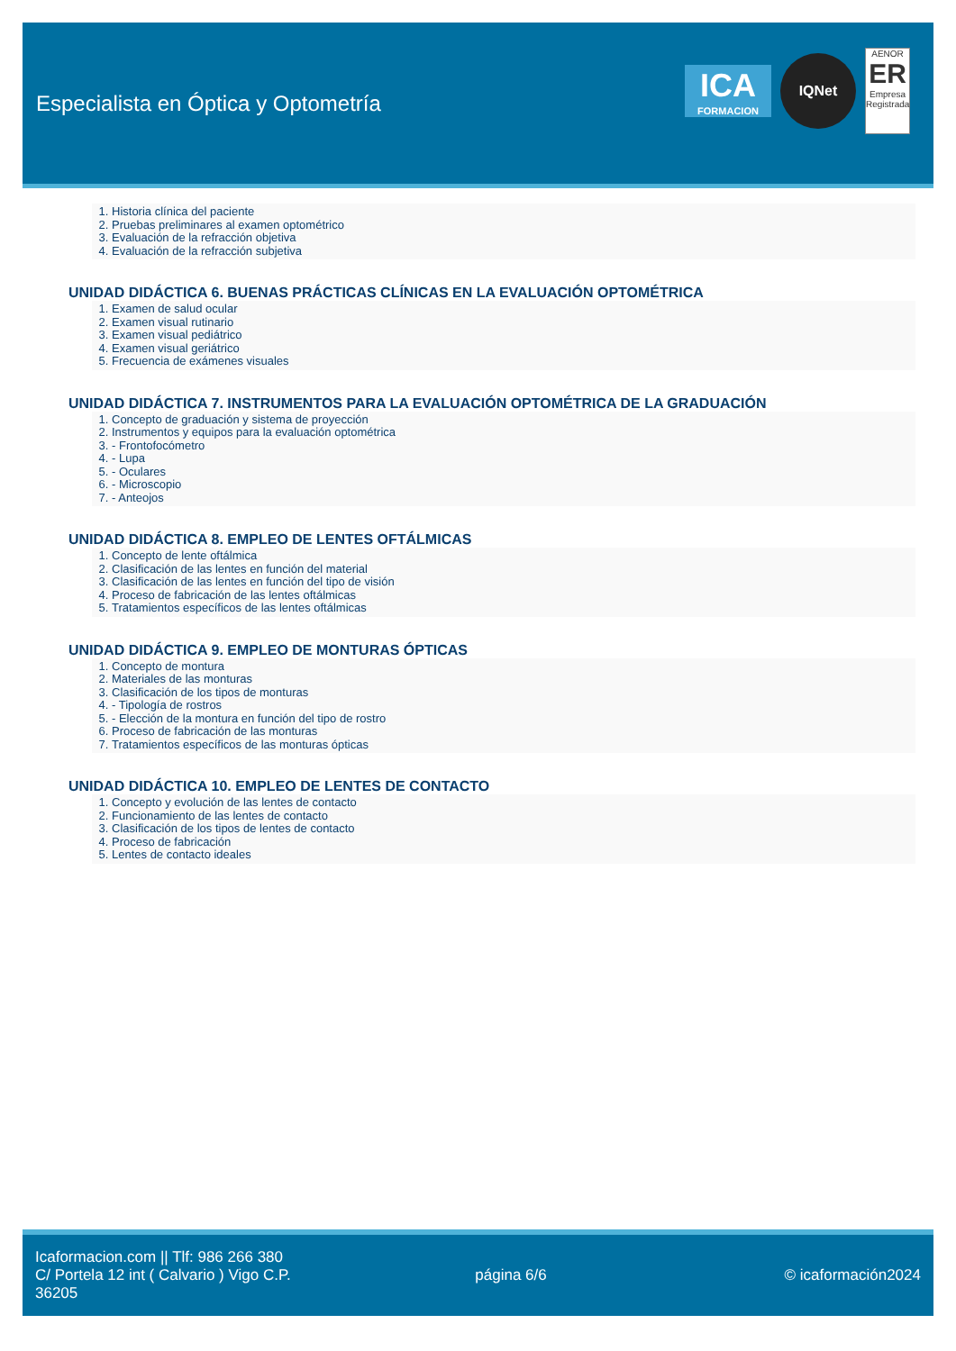Especialista en Óptica y Optometría
ICA
FORMACION
IQNet
AENOR
ER
Empresa Registrada
1. Historia clínica del paciente
2. Pruebas preliminares al examen optométrico
3. Evaluación de la refracción objetiva
4. Evaluación de la refracción subjetiva
UNIDAD DIDÁCTICA 6. BUENAS PRÁCTICAS CLÍNICAS EN LA EVALUACIÓN OPTOMÉTRICA
1. Examen de salud ocular
2. Examen visual rutinario
3. Examen visual pediátrico
4. Examen visual geriátrico
5. Frecuencia de exámenes visuales
UNIDAD DIDÁCTICA 7. INSTRUMENTOS PARA LA EVALUACIÓN OPTOMÉTRICA DE LA GRADUACIÓN
1. Concepto de graduación y sistema de proyección
2. Instrumentos y equipos para la evaluación optométrica
3. - Frontofocómetro
4. - Lupa
5. - Oculares
6. - Microscopio
7. - Anteojos
UNIDAD DIDÁCTICA 8. EMPLEO DE LENTES OFTÁLMICAS
1. Concepto de lente oftálmica
2. Clasificación de las lentes en función del material
3. Clasificación de las lentes en función del tipo de visión
4. Proceso de fabricación de las lentes oftálmicas
5. Tratamientos específicos de las lentes oftálmicas
UNIDAD DIDÁCTICA 9. EMPLEO DE MONTURAS ÓPTICAS
1. Concepto de montura
2. Materiales de las monturas
3. Clasificación de los tipos de monturas
4. - Tipología de rostros
5. - Elección de la montura en función del tipo de rostro
6. Proceso de fabricación de las monturas
7. Tratamientos específicos de las monturas ópticas
UNIDAD DIDÁCTICA 10. EMPLEO DE LENTES DE CONTACTO
1. Concepto y evolución de las lentes de contacto
2. Funcionamiento de las lentes de contacto
3. Clasificación de los tipos de lentes de contacto
4. Proceso de fabricación
5. Lentes de contacto ideales
Icaformacion.com || Tlf: 986 266 380
C/ Portela 12 int ( Calvario ) Vigo C.P. 36205
página 6/6 © icaformación2024